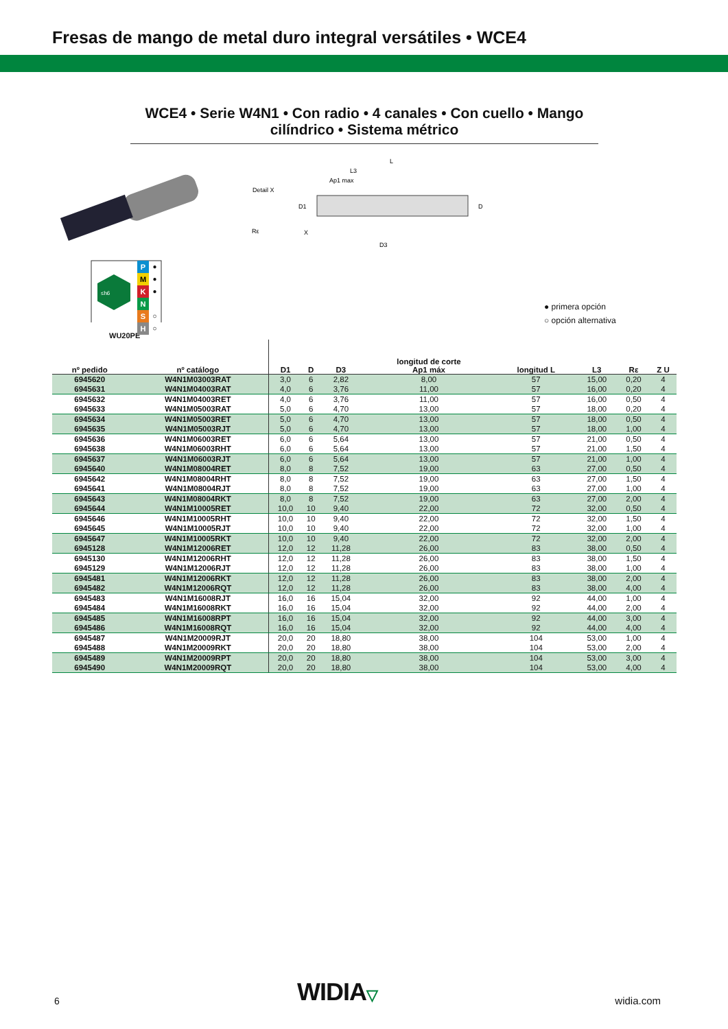Fresas de mango de metal duro integral versátiles • WCE4
WCE4 • Serie W4N1 • Con radio • 4 canales • Con cuello • Mango cilíndrico • Sistema métrico
Detail X
D1
L
L3
Ap1 max
D
D3
Rε
X
≤h6
P
M
K
N
S
H
●
●
●
○
○
● primera opción
○ opción alternativa
WU20PE
| nº pedido | nº catálogo | D1 | D | D3 | longitud de corte Ap1 máx | longitud L | L3 | Rε | Z U |
| --- | --- | --- | --- | --- | --- | --- | --- | --- | --- |
| 6945620 | W4N1M03003RAT | 3,0 | 6 | 2,82 | 8,00 | 57 | 15,00 | 0,20 | 4 |
| 6945631 | W4N1M04003RAT | 4,0 | 6 | 3,76 | 11,00 | 57 | 16,00 | 0,20 | 4 |
| 6945632 | W4N1M04003RET | 4,0 | 6 | 3,76 | 11,00 | 57 | 16,00 | 0,50 | 4 |
| 6945633 | W4N1M05003RAT | 5,0 | 6 | 4,70 | 13,00 | 57 | 18,00 | 0,20 | 4 |
| 6945634 | W4N1M05003RET | 5,0 | 6 | 4,70 | 13,00 | 57 | 18,00 | 0,50 | 4 |
| 6945635 | W4N1M05003RJT | 5,0 | 6 | 4,70 | 13,00 | 57 | 18,00 | 1,00 | 4 |
| 6945636 | W4N1M06003RET | 6,0 | 6 | 5,64 | 13,00 | 57 | 21,00 | 0,50 | 4 |
| 6945638 | W4N1M06003RHT | 6,0 | 6 | 5,64 | 13,00 | 57 | 21,00 | 1,50 | 4 |
| 6945637 | W4N1M06003RJT | 6,0 | 6 | 5,64 | 13,00 | 57 | 21,00 | 1,00 | 4 |
| 6945640 | W4N1M08004RET | 8,0 | 8 | 7,52 | 19,00 | 63 | 27,00 | 0,50 | 4 |
| 6945642 | W4N1M08004RHT | 8,0 | 8 | 7,52 | 19,00 | 63 | 27,00 | 1,50 | 4 |
| 6945641 | W4N1M08004RJT | 8,0 | 8 | 7,52 | 19,00 | 63 | 27,00 | 1,00 | 4 |
| 6945643 | W4N1M08004RKT | 8,0 | 8 | 7,52 | 19,00 | 63 | 27,00 | 2,00 | 4 |
| 6945644 | W4N1M10005RET | 10,0 | 10 | 9,40 | 22,00 | 72 | 32,00 | 0,50 | 4 |
| 6945646 | W4N1M10005RHT | 10,0 | 10 | 9,40 | 22,00 | 72 | 32,00 | 1,50 | 4 |
| 6945645 | W4N1M10005RJT | 10,0 | 10 | 9,40 | 22,00 | 72 | 32,00 | 1,00 | 4 |
| 6945647 | W4N1M10005RKT | 10,0 | 10 | 9,40 | 22,00 | 72 | 32,00 | 2,00 | 4 |
| 6945128 | W4N1M12006RET | 12,0 | 12 | 11,28 | 26,00 | 83 | 38,00 | 0,50 | 4 |
| 6945130 | W4N1M12006RHT | 12,0 | 12 | 11,28 | 26,00 | 83 | 38,00 | 1,50 | 4 |
| 6945129 | W4N1M12006RJT | 12,0 | 12 | 11,28 | 26,00 | 83 | 38,00 | 1,00 | 4 |
| 6945481 | W4N1M12006RKT | 12,0 | 12 | 11,28 | 26,00 | 83 | 38,00 | 2,00 | 4 |
| 6945482 | W4N1M12006RQT | 12,0 | 12 | 11,28 | 26,00 | 83 | 38,00 | 4,00 | 4 |
| 6945483 | W4N1M16008RJT | 16,0 | 16 | 15,04 | 32,00 | 92 | 44,00 | 1,00 | 4 |
| 6945484 | W4N1M16008RKT | 16,0 | 16 | 15,04 | 32,00 | 92 | 44,00 | 2,00 | 4 |
| 6945485 | W4N1M16008RPT | 16,0 | 16 | 15,04 | 32,00 | 92 | 44,00 | 3,00 | 4 |
| 6945486 | W4N1M16008RQT | 16,0 | 16 | 15,04 | 32,00 | 92 | 44,00 | 4,00 | 4 |
| 6945487 | W4N1M20009RJT | 20,0 | 20 | 18,80 | 38,00 | 104 | 53,00 | 1,00 | 4 |
| 6945488 | W4N1M20009RKT | 20,0 | 20 | 18,80 | 38,00 | 104 | 53,00 | 2,00 | 4 |
| 6945489 | W4N1M20009RPT | 20,0 | 20 | 18,80 | 38,00 | 104 | 53,00 | 3,00 | 4 |
| 6945490 | W4N1M20009RQT | 20,0 | 20 | 18,80 | 38,00 | 104 | 53,00 | 4,00 | 4 |
6 WIDIA▽ widia.com